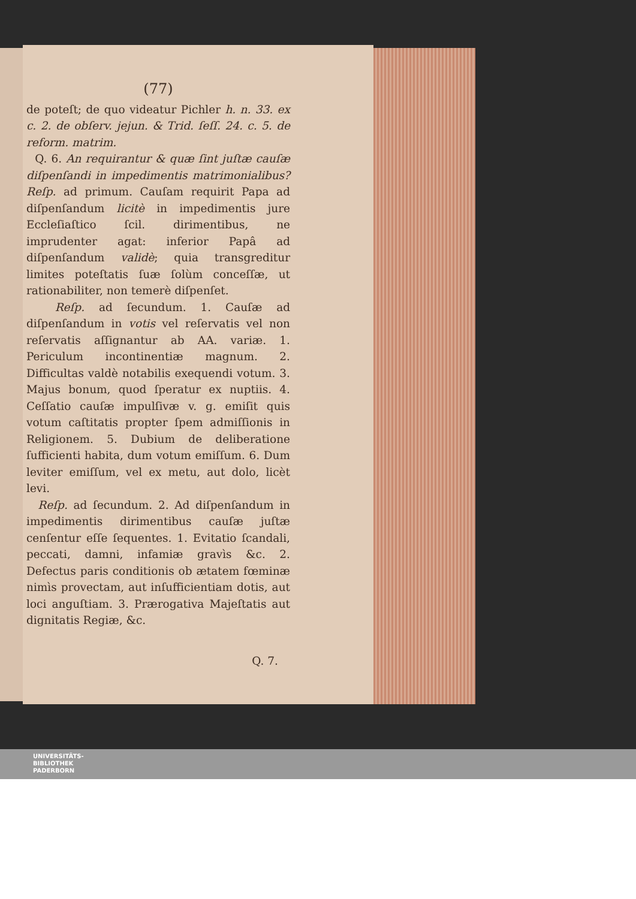(77)
de poteſt; de quo videatur Pichler h. n. 33. ex c. 2. de obſerv. jejun. & Trid. ſeſſ. 24. c. 5. de reform. matrim.
Q. 6. An requirantur & quæ ſint juſtæ cauſæ diſpenſandi in impedimentis matrimonialibus? Reſp. ad primum. Cauſam requirit Papa ad diſpenſandum licitè in impedimentis jure Eccleſiaſtico ſcil. dirimentibus, ne imprudenter agat: inferior Papâ ad diſpenſandum validè; quia transgreditur limites poteſtatis ſuæ ſolùm conceſſæ, ut rationabiliter, non temerè diſpenſet.
Reſp. ad ſecundum. 1. Cauſæ ad diſpenſandum in votis vel reſervatis vel non reſervatis aſſignantur ab AA. variæ. 1. Periculum incontinentiæ magnum. 2. Difficultas valdè notabilis exequendi votum. 3. Majus bonum, quod ſperatur ex nuptiis. 4. Ceſſatio cauſæ impulſivæ v. g. emiſit quis votum caſtitatis propter ſpem admiſſionis in Religionem. 5. Dubium de deliberatione ſufficienti habita, dum votum emiſſum. 6. Dum leviter emiſſum, vel ex metu, aut dolo, licèt levi.
Reſp. ad ſecundum. 2. Ad diſpenſandum in impedimentis dirimentibus cauſæ juſtæ cenſentur eſſe ſequentes. 1. Evitatio ſcandali, peccati, damni, infamiæ gravìs &c. 2. Defectus paris conditionis ob ætatem fœminæ nimìs provectam, aut inſufficientiam dotis, aut loci anguſtiam. 3. Prærogativa Majeſtatis aut dignitatis Regiæ, &c.
Q. 7.
UNIVERSITÄTS-
BIBLIOTHEK
PADERBORN